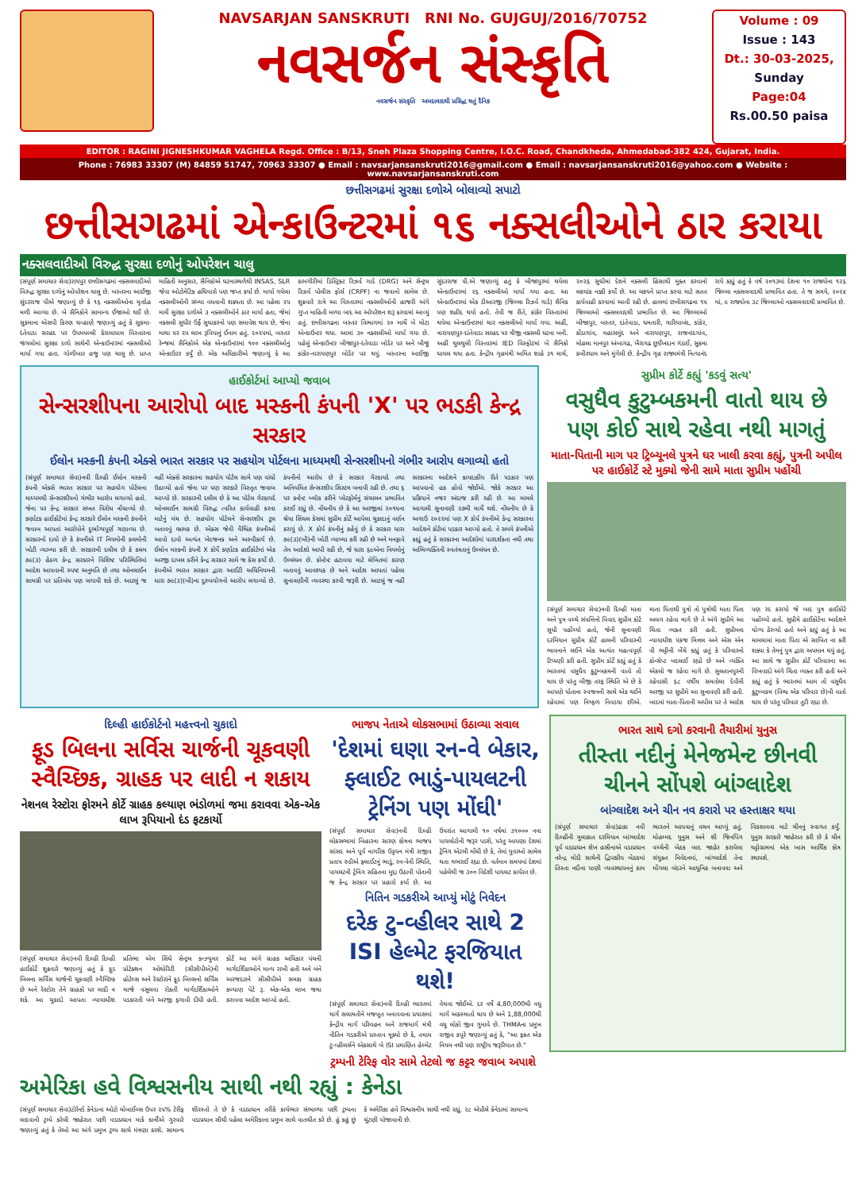NAVSARJAN SANSKRUTI RNI No. GUJGUJ/2016/70752
નવસર્જન સંસ્કૃતિ
નવસર્જન સંસ્કૃતિ અમદાવાદથી પ્રસિદ્ધ થતું દૈનિક
Volume : 09
Issue : 143
Dt.: 30-03-2025,
Sunday
Page:04
Rs.00.50 paisa
EDITOR : RAGINI JIGNESHKUMAR VAGHELA Regd. Office : B/13, Sneh Plaza Shopping Centre, I.O.C. Road, Chandkheda, Ahmedabad-382 424, Gujarat, India.
Phone : 76983 33307 (M) 84859 51747, 70963 33307 ● Email : navsarjansanskruti2016@gmail.com ● Email : navsarjansanskruti2016@yahoo.com ● Website : www.navsarjansanskruti.com
છત્તીસગઢમાં સુરક્ષા દળોએ બોલાવ્યો સપાટો
છત્તીસગઢમાં એન્કાઉન્ટરમાં ૧૬ નક્સલીઓને ઠાર કરાયા
નક્સલવાદીઓ વિરુદ્ધ સુરક્ષા દળોનું ઓપરેશન ચાલુ
(સંપૂર્ણ સમાચાર સેવા)રાયપુર છત્તીસગઢમાં નક્સલવાદીઓ વિરુદ્ધ સુરક્ષા દળોનું ઓપરેશન ચાલુ છે. બસ્તરના આઈજી સુંદરરાજ પીએ જણાવ્યું છે કે ૧૬ નક્સલીઓના મૃતદેહ મળી આવ્યા છે. બે સૈનિકોને સામાન્ય ઈજાઓ થઈ છે. સુકમાના એસપી કિરણ ચવ્હાણે જણાવ્યું હતું કે સુકમા-દંતેવાડા સરહદ પર ઉપમપલ્લી કેરાલાપાલ વિસ્તારના જંગલોમાં સુરક્ષા દળો સાથેની એન્કાઉન્ટરમાં નક્સલીઓ માર્યા ગયા હતા. ગોળીબાર હજુ પણ ચાલુ છે. પ્રાપ્ત માહિતી અનુસાર, સૈનિકોએ ઘટનાસ્થળેથી INSAS, SLR જેવા ઓટોમેટિક હથિયારો પણ જપ્ત કર્યા છે. માર્યા ગયેલા નક્સલીઓની સંખ્યા વધવાની શક્યતા છે. આ પહેલા ૨૫ માર્ચે સુરક્ષા દળોએ ૩ નક્સલીઓને ઠાર માર્યા હતા, જેમાં નક્સલી સુધીર ઉર્ફે સુધાકરનો પણ સમાવેશ થાય છે, જેના માથા પર ૨૫ લાખ રૂપિયાનું ઈનામ હતું. ૨૦૨૫માં, બસ્તર રેન્જમાં સૈનિકોએ એક એન્કાઉન્ટરમાં ૧૦૦ નક્સલીઓનું એન્કાઉટર કર્યું છે. એક અધિકારીએ જણાવ્યું કે આ કામગીરીમાં ડિસ્ટ્રિક્ટ રિઝર્વ ગાર્ડ (DRG) અને સેન્ટ્રલ રિઝર્વ પોલીસ ફોર્સ (CRPF) ના જવાનો સામેલ છે. શુક્રવારે રાત્રે આ વિસ્તારમાં નક્સલીઓની હાજરી અંગે ગુપ્ત માહિતી મળ્યા બાદ આ ઓપરેશન શરૂ કરવામાં આવ્યું હતું. છત્તીસગઢના બસ્તર વિભાગમાં ૨૦ માર્ચે બે મોટા એન્કાઉન્ટર થયા. આમાં ૩૦ નક્સલીઓ માર્યા ગયા છે. પહેલું એન્કાઉન્ટર બીજાપુર-દંતેવાડા બોર્ડર પર અને બીજું કાંકેર-નારાયણપુર બોર્ડર પર થયું. બસ્તરના આઈજી સુંદરરાજ પી.એ જણાવ્યું હતું કે બીજાપુરમાં થયેલા એન્કાઉન્ટરમાં ૨૬ નક્સલીઓ માર્યા ગયા હતા. આ એન્કાઉન્ટરમાં એક ડીઆરજી (જિલ્લા રિઝર્વ ગાર્ડ) સૈનિક પણ શહીદ થયો હતો. તેવી જ રીતે, કાંકેર વિસ્તારમાં થયેલા એન્કાઉન્ટરમાં ચાર નક્સલીઓ માર્યા ગયા. અહીં, નારાયણપુર-દાંતેવાડા સરહદ પર ત્રીજી નક્સલી ઘટના બની. અહીં થુલથુલી વિસ્તારમાં IED વિસ્ફોટમાં બે સૈનિકો ઘાયલ થયા હતા. કેન્દ્રીય ગૃહમંત્રી અમિત શાહે ૩૧ માર્ચ, ૨૦૨૬ સુધીમાં દેશને નક્સલી હિંસાથી મુક્ત કરવાનો લક્ષ્યાંક નક્કી કર્યો છે. આ લક્ષ્યને પ્રાપ્ત કરવા માટે સતત કાર્યવાહી કરવામાં આવી રહી છે. હાલમાં છત્તીસગઢના ૧૫ જિલ્લાઓ નક્સલવાદથી પ્રભાવિત છે. આ જિલ્લાઓ બીજાપુર, બસ્તર, દાંતેવાડા, ધમતારી, ગારિયાબંદ, કાંકેર, કોંડાગાંવ, મહાસમુંદ અને નારાયણપુર, રાજનાંદગાંવ, મોહલા માનપુર અંબાગઢ, ખૈરાગઢ છુઈખદાન ગંડાઈ, સુકમા કબીરધામ અને મુંગેલી છે. કેન્દ્રીય ગૃહ રાજ્યમંત્રી નિત્યાનંદ રાયે કહ્યું હતું કે વર્ષ ૨૦૧૩માં દેશના ૧૦ રાજ્યોના ૧૨૬ જિલ્લા નક્સલવાદથી પ્રભાવિત હતા. તે જ સમયે, ૨૦૨૪ માં, ૯ રાજ્યોના ૩૮ જિલ્લાઓ નક્સલવાદથી પ્રભાવિત છે.
હાઈકોર્ટમાં આપ્યો જવાબ
સેન્સરશીપના આરોપો બાદ મસ્કની કંપની 'X' પર ભડકી કેન્દ્ર સરકાર
ઈલોન મસ્કની કંપની એક્સે ભારત સરકાર પર સહયોગ પોર્ટલના માધ્યમથી સેન્સરશીપનો ગંભીર આરોપ લગાવ્યો હતો
(સંપૂર્ણ સમાચાર સેવા)નવી દિલ્હી ઈલોન મસ્કની કંપની એક્સે ભારત સરકાર પર સહયોગ પોર્ટલના માધ્યમથી સેન્સરશીપનો ગંભીર આરોપ લગાવ્યો હતો. જેના પર કેન્દ્ર સરકાર સખત વિરોધ નોંધાવ્યો છે. કર્ણાટક હાઈકોર્ટમાં કેન્દ્ર સરકારે ઈલોન મસ્કની કંપનીને જવાબ આપતાં આરોપોને દુર્ભાગ્યપૂર્ણ ગણાવ્યા છે. સરકારનો દાવો છે કે કંપનીએ IT નિયમોની કલમોની ખોટી વ્યાખ્યા કરી છે. સરકારની દલીલ છે કે કલમ ૭૯(૩) હેઠળ કેન્દ્ર સરકારને વિશિષ્ટ પરિસ્થિતિમાં આદેશ આપવાની સ્પષ્ટ અનુમતિ છે તથા ઓનલાઈન સામગ્રી પર પ્રતિબંધ પણ લગાવી શકે છે. આટલું જ નહીં એક્સે સરકારના સહયોગ પોર્ટલ સામે પણ વાંધો ઉઠાવ્યો હતો જેના પર પણ સરકારે વિસ્તૃત જવાબ આપ્યો છે. સરકારની દલીલ છે કે આ પોર્ટલ ગેરકાયદે ઓનલાઈન સામગ્રી વિરુદ્ધ ત્વરિત કાર્યવાહી કરવા માટેનું મંચ છે. સહયોગ પોર્ટલને સેન્સરશીપ ટૂલ બતાવવું ભ્રામક છે. એક્સ જેવી વૈશ્વિક કંપનીઓ આવો દાવો અત્યંત ખેદજનક અને અસ્વીકાર્ય છે. ઈલોન મસ્કની કંપની X કોર્પે કર્ણાટક હાઈકોર્ટમાં એક અરજી દાખલ કરીને કેન્દ્ર સરકાર સામે જ કેસ કર્યો છે. કંપનીએ ભારત સરકાર દ્વારા આઈટી અધિનિયમની ધારા ૭૯(૩)(બી)ના દુરુપયોગનો આરોપ લગાવ્યો છે. કંપનીનો આરોપ છે કે સરકાર ગેરકાયદે તથા અનિયમિત સેન્સરશીપ સિસ્ટમ બનાવી રહી છે. તથા ૬ પર કન્ટેન્ટ બ્લૉક કરીને પ્લેટફોર્મનું સંચાલન પ્રભાવિત કરાઈ રહ્યું છે. નોંધનીય છે કે આ અરજીમાં ૨૦૧૫ના શ્રેયા સિંઘલ કેસમાં સુપ્રીમ કોર્ટે આપેલા ચુકાદાનું વર્ણન કરાયું છે. X કોર્પ કંપનીનું કહેવું છે કે સરકાર ધારા ૭૯(૩)(બી)ની ખોટી વ્યાખ્યા કરી રહી છે અને મનફાવે તેમ આદેશો આપી રહી છે, જે ધારા ૬૯એના નિયમોનું ઉલ્લંઘન છે. કોન્ટેન્ટ હટાવવા માટે લેખિતમાં કારણ બતાવવું આવશ્યક છે અને આદેશ આપતાં પહેલા સુનાવણીની વ્યવસ્થા કરવી જરૂરી છે. આટલું જ નહીં સરકારના આદેશને કાયદાકીય રીતે પડકાર પણ આપવાનો હક હોવો જોઈએ. જોકે સરકાર આ પ્રક્રિયાને નજર અંદાજ કરી રહી છે. આ મામલે આગામી સુનાવણી ૨૭મી માર્ચે થશે. નોંધનીય છે કે અગાઉ ૨૦૨૨માં પણ X કોર્પ કંપનીએ કેન્દ્ર સરકારના આદેશને કોર્ટમાં પડકાર આપ્યો હતો. તે સમયે કંપનીએ કહ્યું હતું કે સરકારના આદેશોમાં પારદર્શકતા નથી તથા અભિવ્યક્તિની સ્વતંત્રતાનું ઉલ્લંઘન છે.
સુપ્રીમ કોર્ટે કહ્યું 'કડવું સત્ય'
વસુધૈવ કુટુમ્બકમની વાતો થાય છે પણ કોઈ સાથે રહેવા નથી માગતું
માતા-પિતાની માગ પર ટ્રિબ્યૂનલે પુત્રને ઘર ખાલી કરવા કહ્યું, પુત્રની અપીલ પર હાઈકોર્ટે સ્ટે મુક્યો જેની સામે માતા સુપ્રીમ પહોંચી
(સંપૂર્ણ સમાચાર સેવા)નવી દિલ્હી માતા અને પુત્ર વચ્ચે સંપત્તિનો વિવાદ સુપ્રીમ કોર્ટ સુધી પહોંચ્યો હતો, જેની સુનાવણી દરમિયાન સુપ્રીમ કોર્ટે હાલની પરિવારની ભાવનાને લઈને એક અત્યંત મહત્વપૂર્ણ ટિપ્પણી કરી હતી. સુપ્રીમ કોર્ટે કહ્યું હતું કે ભારતમાં વસુધૈવ કુટુમ્બકમની વાતો તો થાય છે પરંતુ બીજી તરફ સ્થિતિ એ છે કે આપણે પોતાના સ્વજનની સાથે એક થઈને રહેવામાં પણ નિષ્ફળ નિવડયા છીએ. માતા પિતાથી પુત્રો તો પુત્રોથી માતા પિતા અલગ રહેવા માગે છે તે અંગે સુપ્રીમે આ ચિંતા વ્યક્ત કરી હતી. સુપ્રીમના ન્યાયાધીશ પંકજ મિત્તલ અને એસ એન વી ભટ્ટીની બેંચે કહ્યું હતું કે પરિવારનો કોન્સેપ્ટ બદલાઈ રહ્યો છે અને વ્યક્તિ એકલો જ રહેવા માગે છે. સુલતાનપુરની રહેવાસી ૬૮ વર્ષીય સમતોલા દેવીની અરજી પર સુપ્રીમે આ સુનાવણી કરી હતી. બાદમાં માતા-પિતાની અપીલ પર તે આદેશ પણ રદ કરાયો જે બાદ પુત્ર હાઈકોર્ટ પહોંચ્યો હતો. સુપ્રીમે હાઈકોર્ટના આદેશને યોગ્ય ઠેરવ્યો હતો અને કહ્યું હતું કે આ મામલામાં માતા પિતા એ સાબિત ના કરી શક્યા કે તેમનું પુત્ર દ્વારા અપમાન થયું હતું. આ સાથે જ સુપ્રીમ કોર્ટે પરિવારના આ વિખવાદો અંગે ચિંતા વ્યક્ત કરી હતી અને કહ્યું હતું કે ભારતમાં આમ તો વસુધૈવ કુટુમ્બકમ (વિશ્વ એક પરિવાર છે)ની વાતો થાય છે પરંતુ પરિવાર તુટી રહ્યા છે.
દિલ્હી હાઈકોર્ટનો મહત્ત્વનો ચુકાદો
ફૂડ બિલના સર્વિસ ચાર્જની ચૂકવણી સ્વૈચ્છિક, ગ્રાહક પર લાદી ન શકાય
નેશનલ રેસ્ટોરા ફોરમને કોર્ટે ગ્રાહક કલ્યાણ ભંડોળમાં જમા કરાવવા એક-એક લાખ રૂપિયાનો દંડ ફટકાર્યો
(સંપૂર્ણ સમાચાર સેવા)નવી દિલ્હી દિલ્હી હાઈકોર્ટે શુક્રવારે જણાવ્યું હતું કે ફૂડ બિલના સર્વિસ ચાર્જની ચૂકવણી સ્વૈચ્છિક છે અને રેસ્ટોરા તેને ગ્રાહકો પર લાદી ન શકે. આ ચુકાદો આપતા ન્યાયાધીશ પ્રતિભા એમ સિંઘે સેન્ટ્રલ કન્ઝ્યુમર પ્રોટેક્શન ઓથોરિટી (સીસીપીએ)ની હોટેલ્સ અને રેસ્ટોરાંને ફૂડ બિલ્સનો સર્વિસ ચાર્જ વસૂલવા રોકતી માર્ગદર્શિકાઓને પડકારતી બંને અરજી ફગાવી દીધી હતી. કોર્ટે આ અંગે ગ્રાહક અધિકાર પંચની માર્ગદર્શિકાઓને માન્ય રાખી હતી અને બંને અરજદારને સીસીપીએ સમક્ષ ગ્રાહક કલ્યાણ પેટે રૂ. એક-એક લાખ જમા કરાવવા આદેશ આપ્યો હતો.
ભાજપ નેતાએ લોકસભામાં ઉઠાવ્યા સવાલ
'દેશમાં ઘણા રન-વે બેકાર, ફ્લાઈટ ભાડું-પાયલટની ટ્રેનિંગ પણ મોંઘી'
(સંપૂર્ણ સમાચાર સેવા)નવી દિલ્હી લોકસભામાં બિહારના સારણ ક્ષેત્રના ભાજપ સાંસદ અને પૂર્વ નાગરિક ઉડ્ડયન મંત્રી રાજીવ પ્રતાપ રુડીએ ફ્લાઈટનું ભાડું, રન-વેની સ્થિતિ, પાયલટની ટ્રેનિંગ સહિતના મુદ્દા ઉઠાવી પોતાની જ કેન્દ્ર સરકાર પર પ્રહારો કર્યા છે. આ ઉપરાંત આગામી ૧૦ વર્ષમાં ૩૧૦૦૦ નવા પાયલોટોની જરૂર પડશે, પરંતુ આપણા દેશમાં ટ્રેનિંગ એટલી મોંઘી છે કે, તેમાં યુવાઓ સામેલ થતા ગભરાઈ રહ્યા છે. વર્તમાન સમયમાં દેશમાં પહેલેથી જ ૩૦૦ વિદેશી પાયલટ કાર્યરત છે.
નિતિન ગડકરીએ આપ્યું મોટું નિવેદન
દરેક ટુ-વ્હીલર સાથે 2 ISI હેલ્મેટ ફરજિયાત થશે!
(સંપૂર્ણ સમાચાર સેવા)નવી દિલ્હી ભારતમાં માર્ગ સલામતીને મજબૂત બનાવવાના પ્રયાસમાં કેન્દ્રીય માર્ગ પરિવહન અને રાજમાર્ગ મંત્રી નીતિન ગડકરીએ પ્રસ્તાવ મૂક્યો છે કે, તમામ ટુ-વ્હીલર્સને એકસાથે બે ISI પ્રમાણિત હેલ્મેટ વેચવા જોઈએ. દર વર્ષે 4,80,000થી વધુ માર્ગ અકસ્માતો થાય છે અને 1,88,000થી વધુ લોકો જીવ ગુમાવે છે. THMAના પ્રમુખ રાજીવ કપૂરે જણાવ્યું હતું કે, "આ ફક્ત એક નિયમ નથી પણ રાષ્ટ્રીય જરૂરિયાત છે."
ભારત સાથે દગો કરવાની તૈયારીમાં યુનુસ
તીસ્તા નદીનું મેનેજમેન્ટ છીનવી ચીનને સોંપશે બાંગ્લાદેશ
બાંગ્લાદેશ અને ચીન નવ કરારો પર હસ્તાક્ષર થયા
(સંપૂર્ણ સમાચાર સેવા)ઢાકા નવી દિલ્હીની મુલાકાત દરમિયાન બાંગ્લાદેશ પૂર્વ વડાપ્રધાન શેખ હસીનાએ વડાપ્રધાન નરેન્દ્ર મોદી સાથેની દ્વિપક્ષીય બેઠકમાં તિસ્તા નદીના પાણી વ્યવસ્થાપનનું કામ ભારતને આપવાનું વચન આપ્યું હતું. મોહમ્મદ યુનુસ અને શી જિનપિંગ વચ્ચેની બેઠક બાદ જાહેર કરાયેલા સંયુક્ત નિવેદનમાં, બાંગ્લાદેશે તેના મોંગલા બંદરને આધુનિક બનાવવા અને વિકસાવવા માટે ચીનનું સ્વાગત કર્યું. યુનુસ સરકારે જાહેરાત કરી છે કે ચીન ચટ્ટોગ્રામમાં એક ખાસ આર્થિક ક્ષેત્ર સ્થાપશે.
ટ્રમ્પની ટેરિફ વોર સામે તેટલો જ કટ્ટર જવાબ અપાશે
અમેરિકા હવે વિશ્વસનીય સાથી નથી રહ્યું : કેનેડા
(સંપૂર્ણ સમાચાર સેવા)ટોરેન્ટો કેનેડાના ઓટો મોબાઈલ્સ ઉપર ૨૫% ટેરીફ લાદવાની ટ્રમ્પે કરેલી જાહેરાત પછી વડાપ્રધાન માર્ક કાર્નીએ ગુરવારે જણાવ્યું હતું કે તેઓ આ અંગે પ્રમુખ ટ્રમ્પ સાથે મંત્રણા કરશે. સામાન્ય શીરસ્તો તે છે કે વડાપ્રધાન તરીકે કાર્યભાર સંભાળ્યા પછી ટ્રમ્પના વડાપ્રધાન સૌથી પહેલા અમેરિકાના પ્રમુખ સાથે વાતચીત કરે છે. હું કહું છું કે અમેરિકા હવે વિશ્વસનીય સાથી નથી રહ્યું. ૨૮ એપ્રીલે કેનેડામાં સામાન્ય ચૂંટણી યોજાવાની છે.